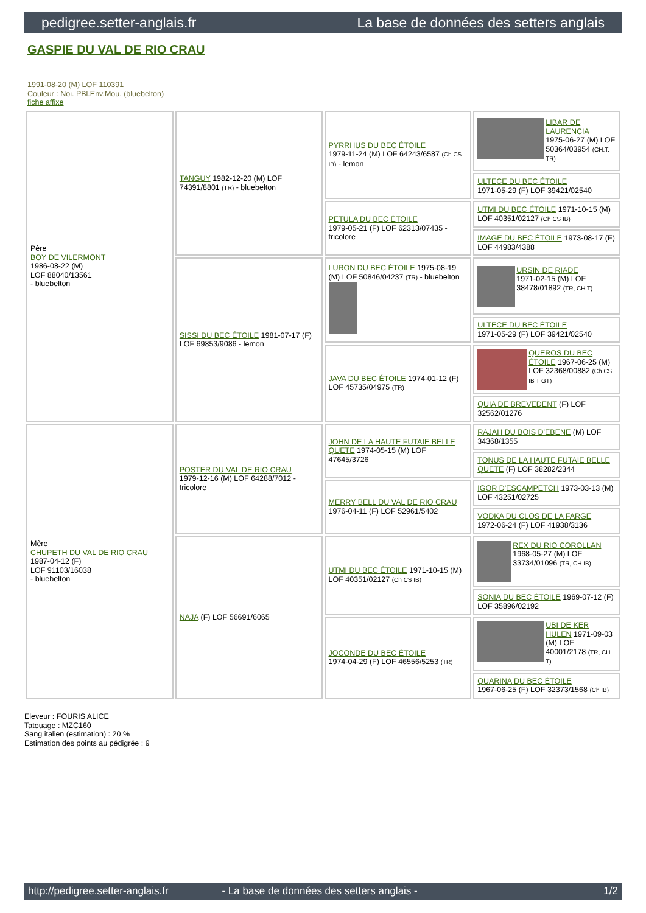pedigree.setter-anglais.fr La base de données des setters anglais
GASPIE DU VAL DE RIO CRAU
1991-08-20 (M) LOF 110391
Couleur : Noi. PBl.Env.Mou. (bluebelton)
fiche affixe
| Père BOY DE VILERMONT 1986-08-22 (M) LOF 88040/13561 - bluebelton | TANGUY 1982-12-20 (M) LOF 74391/8801 (TR) - bluebelton | PYRRHUS DU BEC ÉTOILE 1979-11-24 (M) LOF 64243/6587 (Ch CS IB) - lemon | LIBAR DE LAURENCIA 1975-06-27 (M) LOF 50364/03954 (CH.T. TR) |
| | | | ULTECE DU BEC ÉTOILE 1971-05-29 (F) LOF 39421/02540 |
| | | PETULA DU BEC ÉTOILE 1979-05-21 (F) LOF 62313/07435 - tricolore | UTMI DU BEC ÉTOILE 1971-10-15 (M) LOF 40351/02127 (Ch CS IB) |
| | | | IMAGE DU BEC ÉTOILE 1973-08-17 (F) LOF 44983/4388 |
| | SISSI DU BEC ÉTOILE 1981-07-17 (F) LOF 69853/9086 - lemon | LURON DU BEC ÉTOILE 1975-08-19 (M) LOF 50846/04237 (TR) - bluebelton | URSIN DE RIADE 1971-02-15 (M) LOF 38478/01892 (TR, CH T) |
| | | | ULTECE DU BEC ÉTOILE 1971-05-29 (F) LOF 39421/02540 |
| | | JAVA DU BEC ÉTOILE 1974-01-12 (F) LOF 45735/04975 (TR) | QUEROS DU BEC ÉTOILE 1967-06-25 (M) LOF 32368/00882 (Ch CS IB T GT) |
| | | | QUIA DE BREVEDENT (F) LOF 32562/01276 |
| Mère CHUPETH DU VAL DE RIO CRAU 1987-04-12 (F) LOF 91103/16038 - bluebelton | POSTER DU VAL DE RIO CRAU 1979-12-16 (M) LOF 64288/7012 - tricolore | JOHN DE LA HAUTE FUTAIE BELLE QUETE 1974-05-15 (M) LOF 47645/3726 | RAJAH DU BOIS D'EBENE (M) LOF 34368/1355 |
| | | | TONUS DE LA HAUTE FUTAIE BELLE QUETE (F) LOF 38282/2344 |
| | | MERRY BELL DU VAL DE RIO CRAU 1976-04-11 (F) LOF 52961/5402 | IGOR D'ESCAMPETCH 1973-03-13 (M) LOF 43251/02725 |
| | | | VODKA DU CLOS DE LA FARGE 1972-06-24 (F) LOF 41938/3136 |
| | NAJA (F) LOF 56691/6065 | UTMI DU BEC ÉTOILE 1971-10-15 (M) LOF 40351/02127 (Ch CS IB) | REX DU RIO COROLLAN 1968-05-27 (M) LOF 33734/01096 (TR, CH IB) |
| | | | SONIA DU BEC ÉTOILE 1969-07-12 (F) LOF 35896/02192 |
| | | JOCONDE DU BEC ÉTOILE 1974-04-29 (F) LOF 46556/5253 (TR) | UBI DE KER HULEN 1971-09-03 (M) LOF 40001/2178 (TR, CH T) |
| | | | QUARINA DU BEC ÉTOILE 1967-06-25 (F) LOF 32373/1568 (Ch IB) |
Eleveur : FOURIS ALICE
Tatouage : MZC160
Sang italien (estimation) : 20 %
Estimation des points au pédigrée : 9
http://pedigree.setter-anglais.fr - La base de données des setters anglais - 1/2